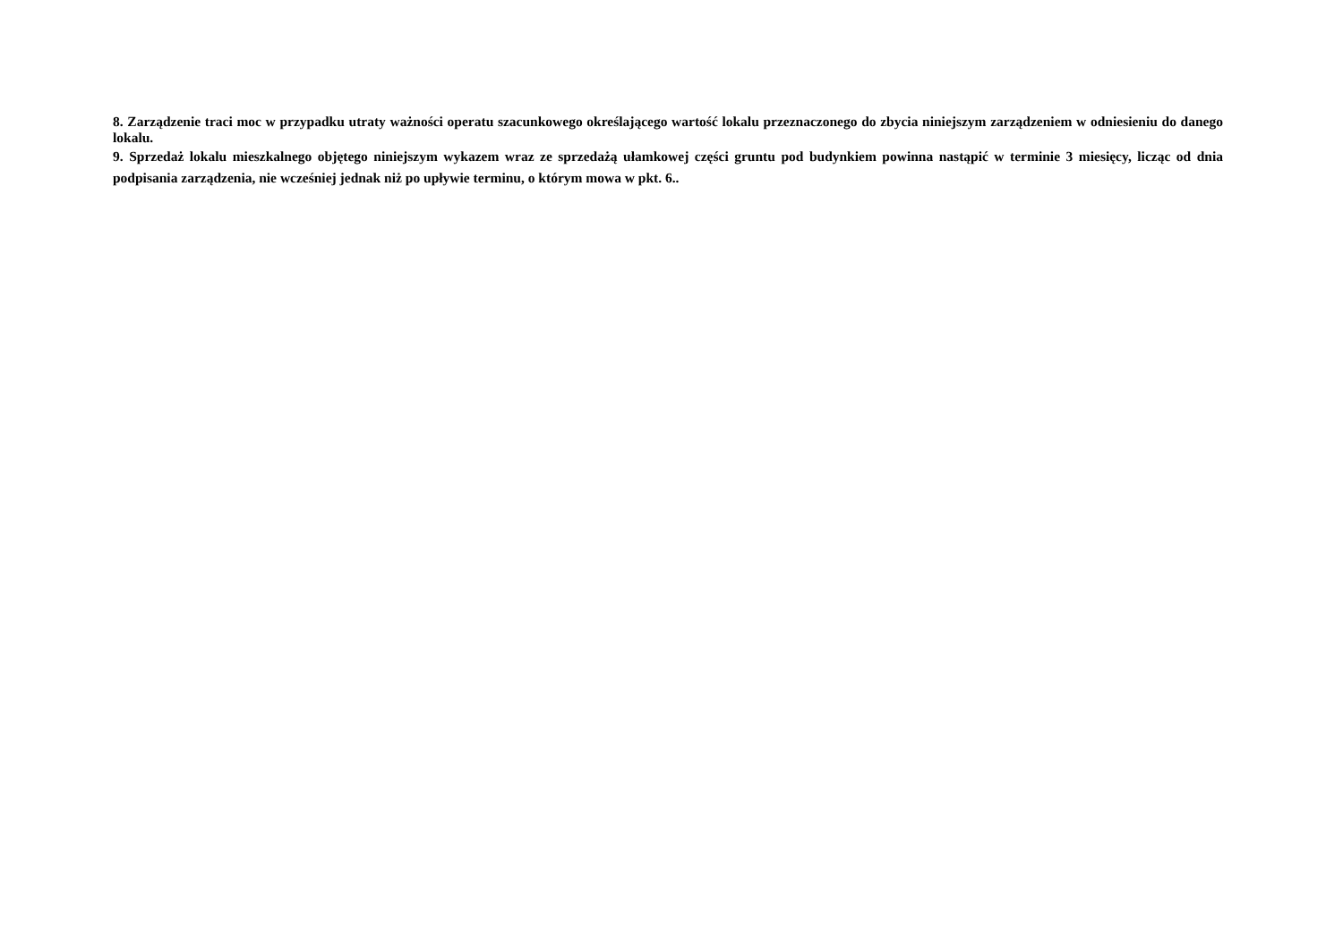8. Zarządzenie traci moc w przypadku utraty ważności operatu szacunkowego określającego wartość lokalu przeznaczonego do zbycia niniejszym zarządzeniem w odniesieniu do danego lokalu.
9. Sprzedaż lokalu mieszkalnego objętego niniejszym wykazem wraz ze sprzedażą ułamkowej części gruntu pod budynkiem powinna nastąpić w terminie 3 miesięcy, licząc od dnia podpisania zarządzenia, nie wcześniej jednak niż po upływie terminu, o którym mowa w pkt. 6..